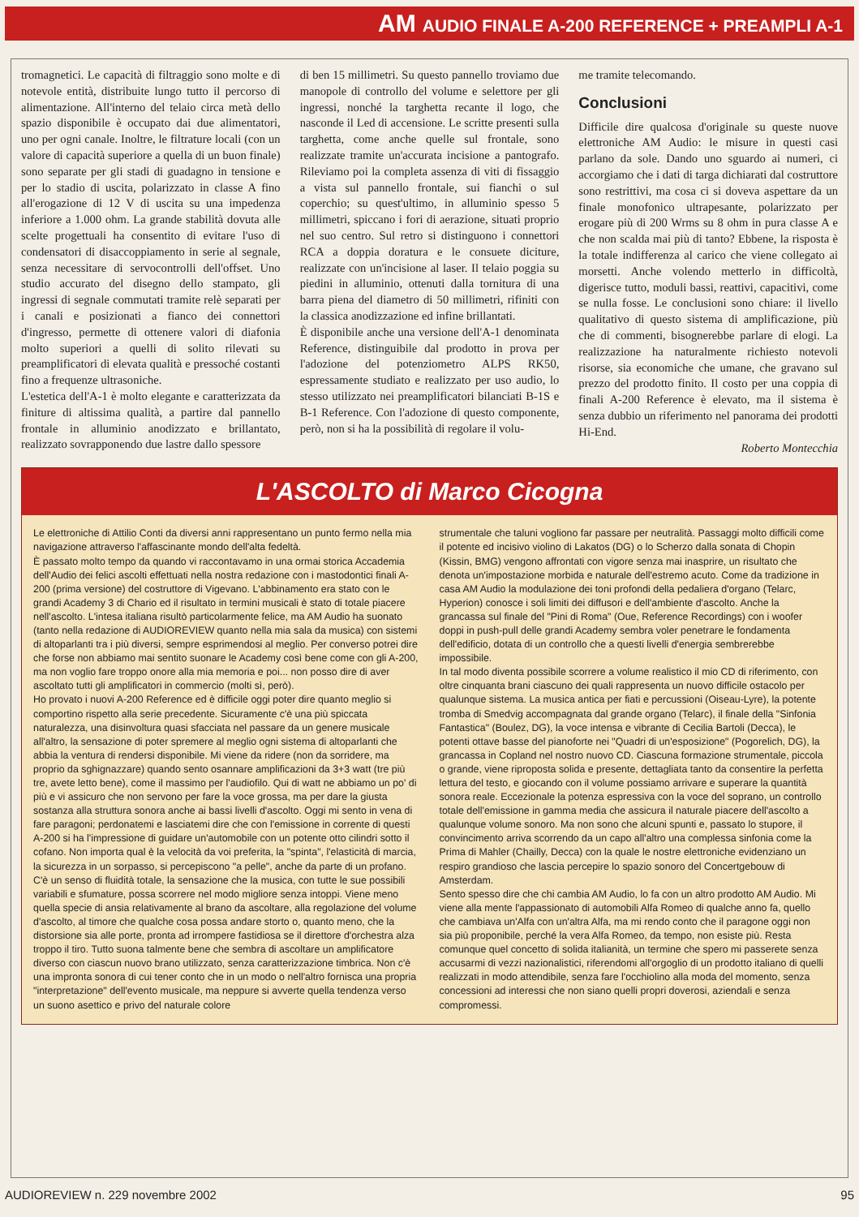AM AUDIO FINALE A-200 REFERENCE + PREAMPLI A-1
tromagnetici. Le capacità di filtraggio sono molte e di notevole entità, distribuite lungo tutto il percorso di alimentazione. All'interno del telaio circa metà dello spazio disponibile è occupato dai due alimentatori, uno per ogni canale. Inoltre, le filtrature locali (con un valore di capacità superiore a quella di un buon finale) sono separate per gli stadi di guadagno in tensione e per lo stadio di uscita, polarizzato in classe A fino all'erogazione di 12 V di uscita su una impedenza inferiore a 1.000 ohm. La grande stabilità dovuta alle scelte progettuali ha consentito di evitare l'uso di condensatori di disaccoppiamento in serie al segnale, senza necessitare di servocontrolli dell'offset. Uno studio accurato del disegno dello stampato, gli ingressi di segnale commutati tramite relè separati per i canali e posizionati a fianco dei connettori d'ingresso, permette di ottenere valori di diafonia molto superiori a quelli di solito rilevati su preamplificatori di elevata qualità e pressoché costanti fino a frequenze ultrasoniche.
L'estetica dell'A-1 è molto elegante e caratterizzata da finiture di altissima qualità, a partire dal pannello frontale in alluminio anodizzato e brillantato, realizzato sovrapponendo due lastre dallo spessore
di ben 15 millimetri. Su questo pannello troviamo due manopole di controllo del volume e selettore per gli ingressi, nonché la targhetta recante il logo, che nasconde il Led di accensione. Le scritte presenti sulla targhetta, come anche quelle sul frontale, sono realizzate tramite un'accurata incisione a pantografo. Rileviamo poi la completa assenza di viti di fissaggio a vista sul pannello frontale, sui fianchi o sul coperchio; su quest'ultimo, in alluminio spesso 5 millimetri, spiccano i fori di aerazione, situati proprio nel suo centro. Sul retro si distinguono i connettori RCA a doppia doratura e le consuete diciture, realizzate con un'incisione al laser. Il telaio poggia su piedini in alluminio, ottenuti dalla tornitura di una barra piena del diametro di 50 millimetri, rifiniti con la classica anodizzazione ed infine brillantati.
È disponibile anche una versione dell'A-1 denominata Reference, distinguibile dal prodotto in prova per l'adozione del potenziometro ALPS RK50, espressamente studiato e realizzato per uso audio, lo stesso utilizzato nei preamplificatori bilanciati B-1S e B-1 Reference. Con l'adozione di questo componente, però, non si ha la possibilità di regolare il volu-
me tramite telecomando.
Conclusioni
Difficile dire qualcosa d'originale su queste nuove elettroniche AM Audio: le misure in questi casi parlano da sole. Dando uno sguardo ai numeri, ci accorgiamo che i dati di targa dichiarati dal costruttore sono restrittivi, ma cosa ci si doveva aspettare da un finale monofonico ultrapesante, polarizzato per erogare più di 200 Wrms su 8 ohm in pura classe A e che non scalda mai più di tanto? Ebbene, la risposta è la totale indifferenza al carico che viene collegato ai morsetti. Anche volendo metterlo in difficoltà, digerisce tutto, moduli bassi, reattivi, capacitivi, come se nulla fosse. Le conclusioni sono chiare: il livello qualitativo di questo sistema di amplificazione, più che di commenti, bisognerebbe parlare di elogi. La realizzazione ha naturalmente richiesto notevoli risorse, sia economiche che umane, che gravano sul prezzo del prodotto finito. Il costo per una coppia di finali A-200 Reference è elevato, ma il sistema è senza dubbio un riferimento nel panorama dei prodotti Hi-End.
Roberto Montecchia
L'ASCOLTO di Marco Cicogna
Le elettroniche di Attilio Conti da diversi anni rappresentano un punto fermo nella mia navigazione attraverso l'affascinante mondo dell'alta fedeltà.
È passato molto tempo da quando vi raccontavamo in una ormai storica Accademia dell'Audio dei felici ascolti effettuati nella nostra redazione con i mastodontici finali A-200 (prima versione) del costruttore di Vigevano. L'abbinamento era stato con le grandi Academy 3 di Chario ed il risultato in termini musicali è stato di totale piacere nell'ascolto. L'intesa italiana risultò particolarmente felice, ma AM Audio ha suonato (tanto nella redazione di AUDIOREVIEW quanto nella mia sala da musica) con sistemi di altoparlanti tra i più diversi, sempre esprimendosi al meglio. Per converso potrei dire che forse non abbiamo mai sentito suonare le Academy così bene come con gli A-200, ma non voglio fare troppo onore alla mia memoria e poi... non posso dire di aver ascoltato tutti gli amplificatori in commercio (molti sì, però).
Ho provato i nuovi A-200 Reference ed è difficile oggi poter dire quanto meglio si comportino rispetto alla serie precedente. Sicuramente c'è una più spiccata naturalezza, una disinvoltura quasi sfacciata nel passare da un genere musicale all'altro, la sensazione di poter spremere al meglio ogni sistema di altoparlanti che abbia la ventura di rendersi disponibile. Mi viene da ridere (non da sorridere, ma proprio da sghignazzare) quando sento osannare amplificazioni da 3+3 watt (tre più tre, avete letto bene), come il massimo per l'audiofilo. Qui di watt ne abbiamo un po' di più e vi assicuro che non servono per fare la voce grossa, ma per dare la giusta sostanza alla struttura sonora anche ai bassi livelli d'ascolto. Oggi mi sento in vena di fare paragoni; perdonatemi e lasciatemi dire che con l'emissione in corrente di questi A-200 si ha l'impressione di guidare un'automobile con un potente otto cilindri sotto il cofano. Non importa qual è la velocità da voi preferita, la "spinta", l'elasticità di marcia, la sicurezza in un sorpasso, si percepiscono "a pelle", anche da parte di un profano. C'è un senso di fluidità totale, la sensazione che la musica, con tutte le sue possibili variabili e sfumature, possa scorrere nel modo migliore senza intoppi. Viene meno quella specie di ansia relativamente al brano da ascoltare, alla regolazione del volume d'ascolto, al timore che qualche cosa possa andare storto o, quanto meno, che la distorsione sia alle porte, pronta ad irrompere fastidiosa se il direttore d'orchestra alza troppo il tiro. Tutto suona talmente bene che sembra di ascoltare un amplificatore diverso con ciascun nuovo brano utilizzato, senza caratterizzazione timbrica. Non c'è una impronta sonora di cui tener conto che in un modo o nell'altro fornisca una propria "interpretazione" dell'evento musicale, ma neppure si avverte quella tendenza verso un suono asettico e privo del naturale colore
strumentale che taluni vogliono far passare per neutralità. Passaggi molto difficili come il potente ed incisivo violino di Lakatos (DG) o lo Scherzo dalla sonata di Chopin (Kissin, BMG) vengono affrontati con vigore senza mai inasprire, un risultato che denota un'impostazione morbida e naturale dell'estremo acuto. Come da tradizione in casa AM Audio la modulazione dei toni profondi della pedaliera d'organo (Telarc, Hyperion) conosce i soli limiti dei diffusori e dell'ambiente d'ascolto. Anche la grancassa sul finale del "Pini di Roma" (Oue, Reference Recordings) con i woofer doppi in push-pull delle grandi Academy sembra voler penetrare le fondamenta dell'edificio, dotata di un controllo che a questi livelli d'energia sembrerebbe impossibile.
In tal modo diventa possibile scorrere a volume realistico il mio CD di riferimento, con oltre cinquanta brani ciascuno dei quali rappresenta un nuovo difficile ostacolo per qualunque sistema. La musica antica per fiati e percussioni (Oiseau-Lyre), la potente tromba di Smedvig accompagnata dal grande organo (Telarc), il finale della "Sinfonia Fantastica" (Boulez, DG), la voce intensa e vibrante di Cecilia Bartoli (Decca), le potenti ottave basse del pianoforte nei "Quadri di un'esposizione" (Pogorelich, DG), la grancassa in Copland nel nostro nuovo CD. Ciascuna formazione strumentale, piccola o grande, viene riproposta solida e presente, dettagliata tanto da consentire la perfetta lettura del testo, e giocando con il volume possiamo arrivare e superare la quantità sonora reale. Eccezionale la potenza espressiva con la voce del soprano, un controllo totale dell'emissione in gamma media che assicura il naturale piacere dell'ascolto a qualunque volume sonoro. Ma non sono che alcuni spunti e, passato lo stupore, il convincimento arriva scorrendo da un capo all'altro una complessa sinfonia come la Prima di Mahler (Chailly, Decca) con la quale le nostre elettroniche evidenziano un respiro grandioso che lascia percepire lo spazio sonoro del Concertgebouw di Amsterdam.
Sento spesso dire che chi cambia AM Audio, lo fa con un altro prodotto AM Audio. Mi viene alla mente l'appassionato di automobili Alfa Romeo di qualche anno fa, quello che cambiava un'Alfa con un'altra Alfa, ma mi rendo conto che il paragone oggi non sia più proponibile, perché la vera Alfa Romeo, da tempo, non esiste più. Resta comunque quel concetto di solida italianità, un termine che spero mi passerete senza accusarmi di vezzi nazionalistici, riferendomi all'orgoglio di un prodotto italiano di quelli realizzati in modo attendibile, senza fare l'occhiolino alla moda del momento, senza concessioni ad interessi che non siano quelli propri doverosi, aziendali e senza compromessi.
AUDIOREVIEW n. 229 novembre 2002 95